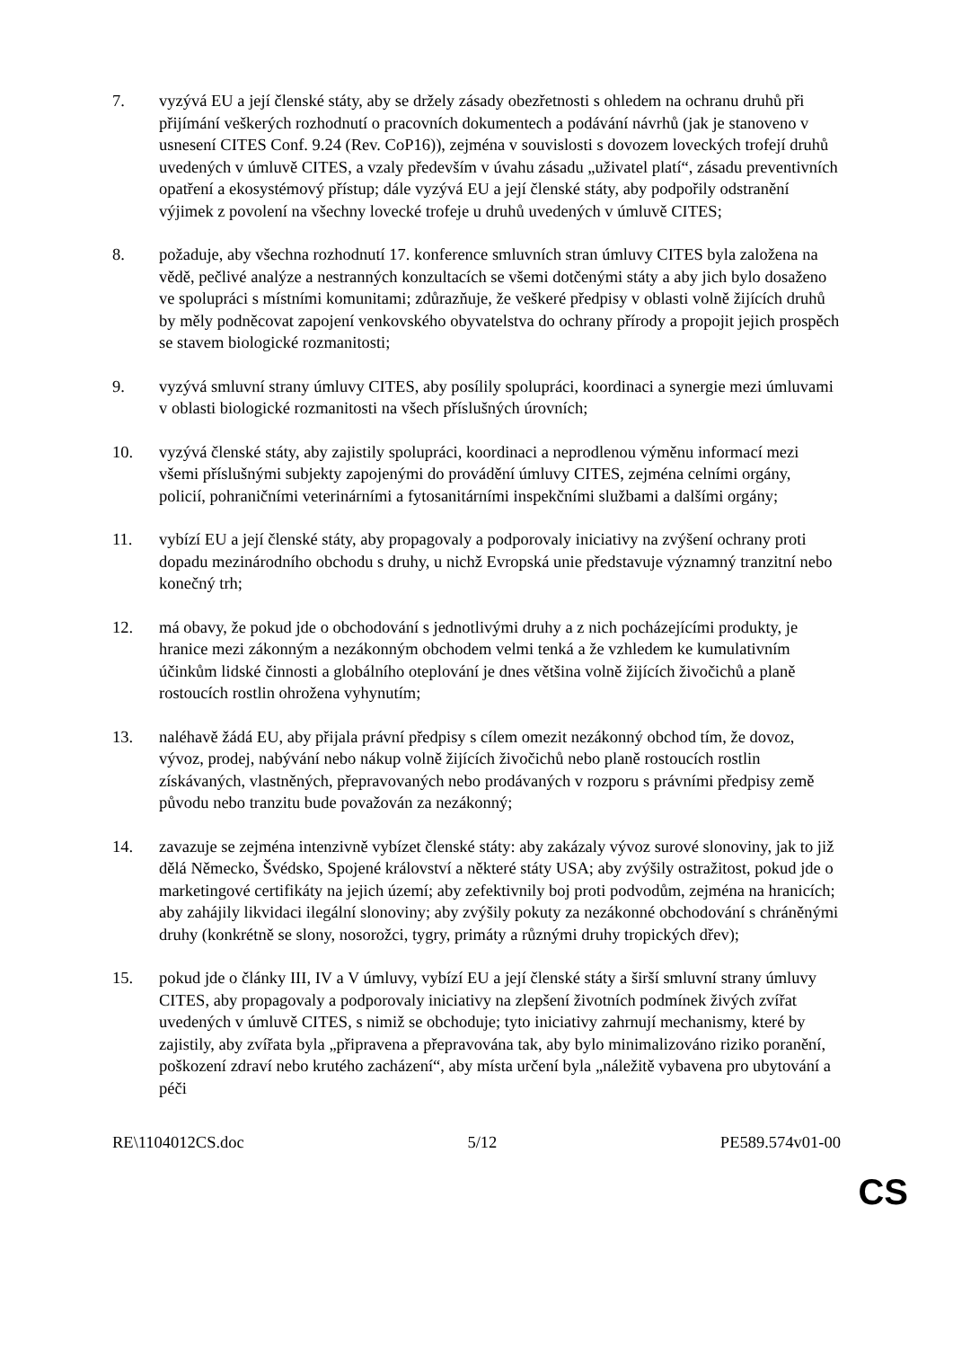7. vyzývá EU a její členské státy, aby se držely zásady obezřetnosti s ohledem na ochranu druhů při přijímání veškerých rozhodnutí o pracovních dokumentech a podávání návrhů (jak je stanoveno v usnesení CITES Conf. 9.24 (Rev. CoP16)), zejména v souvislosti s dovozem loveckých trofejí druhů uvedených v úmluvě CITES, a vzaly především v úvahu zásadu „uživatel platí“, zásadu preventivních opatření a ekosystémový přístup; dále vyzývá EU a její členské státy, aby podpořily odstranění výjimek z povolení na všechny lovecké trofeje u druhů uvedených v úmluvě CITES;
8. požaduje, aby všechna rozhodnutí 17. konference smluvních stran úmluvy CITES byla založena na vědě, pečlivé analýze a nestranných konzultacích se všemi dotčenými státy a aby jich bylo dosaženo ve spolupráci s místními komunitami; zdůrazňuje, že veškeré předpisy v oblasti volně žijících druhů by měly podněcovat zapojení venkovského obyvatelstva do ochrany přírody a propojit jejich prospěch se stavem biologické rozmanitosti;
9. vyzývá smluvní strany úmluvy CITES, aby posílily spolupráci, koordinaci a synergie mezi úmluvami v oblasti biologické rozmanitosti na všech příslušných úrovních;
10. vyzývá členské státy, aby zajistily spolupráci, koordinaci a neprodlenou výměnu informací mezi všemi příslušnými subjekty zapojenými do provádění úmluvy CITES, zejména celními orgány, policií, pohraničními veterinárními a fytosanitárními inspekčními službami a dalšími orgány;
11. vybízí EU a její členské státy, aby propagovaly a podporovaly iniciativy na zvýšení ochrany proti dopadu mezinárodního obchodu s druhy, u nichž Evropská unie představuje významný tranzitní nebo konečný trh;
12. má obavy, že pokud jde o obchodování s jednotlivými druhy a z nich pocházejícími produkty, je hranice mezi zákonným a nezákonným obchodem velmi tenká a že vzhledem ke kumulativním účinkům lidské činnosti a globálního oteplování je dnes většina volně žijících živočichů a planě rostoucích rostlin ohrožena vyhynutím;
13. naléhavě žádá EU, aby přijala právní předpisy s cílem omezit nezákonný obchod tím, že dovoz, vývoz, prodej, nabývání nebo nákup volně žijících živočichů nebo planě rostoucích rostlin získávaných, vlastněných, přepravovaných nebo prodávaných v rozporu s právními předpisy země původu nebo tranzitu bude považován za nezákonný;
14. zavazuje se zejména intenzivně vybízet členské státy: aby zakázaly vývoz surové slonoviny, jak to již dělá Německo, Švédsko, Spojené království a některé státy USA; aby zvýšily ostražitost, pokud jde o marketingové certifikáty na jejich území; aby zefektivnily boj proti podvodům, zejména na hranicích; aby zahájily likvidaci ilegální slonoviny; aby zvýšily pokuty za nezákonné obchodování s chráněnými druhy (konkrétně se slony, nosorožci, tygry, primáty a různými druhy tropických dřev);
15. pokud jde o články III, IV a V úmluvy, vybízí EU a její členské státy a širší smluvní strany úmluvy CITES, aby propagovaly a podporovaly iniciativy na zlepšení životních podmínek živých zvířat uvedených v úmluvě CITES, s nimiž se obchoduje; tyto iniciativy zahrnují mechanismy, které by zajistily, aby zvířata byla „připravena a přepravována tak, aby bylo minimalizováno riziko poranění, poškození zdraví nebo krutého zacházení“, aby místa určení byla „náležitě vybavena pro ubytování a péči
RE\1104012CS.doc 5/12 PE589.574v01-00
CS